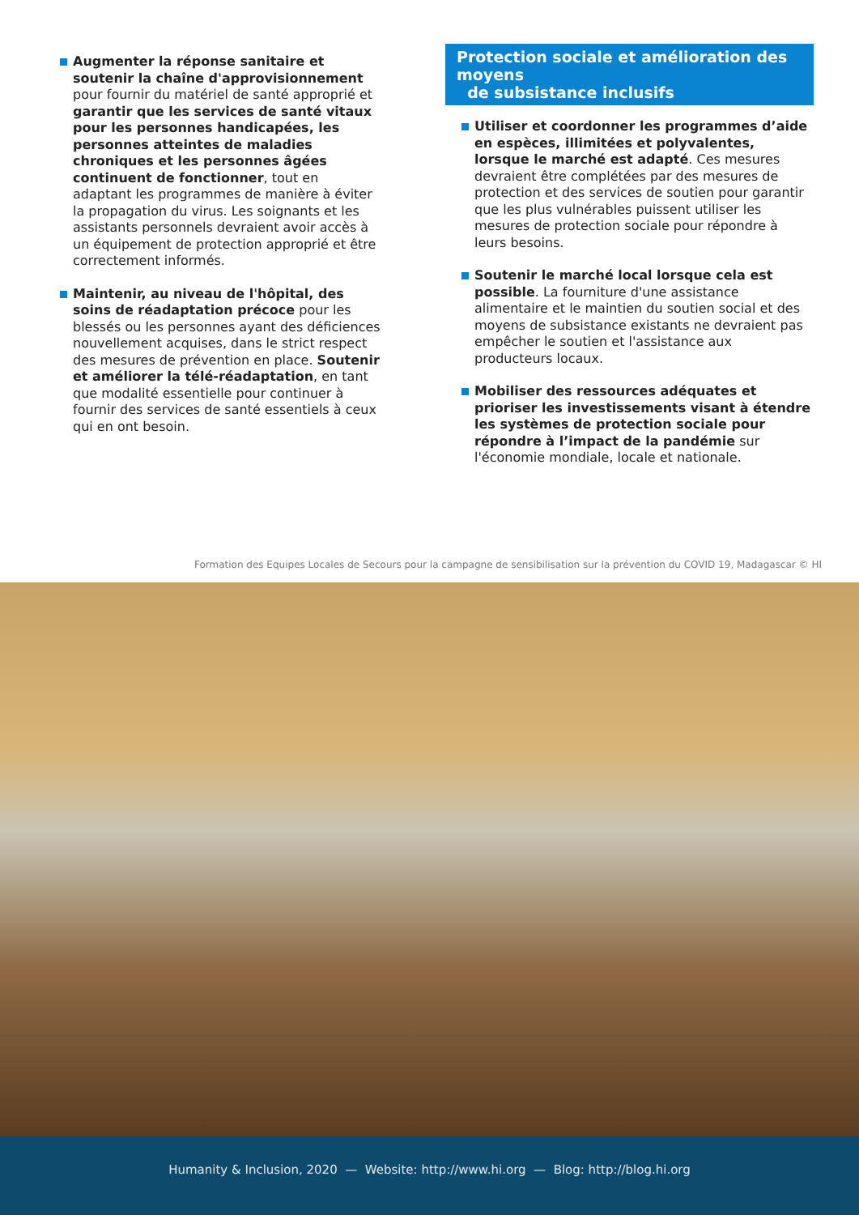Augmenter la réponse sanitaire et soutenir la chaîne d'approvisionnement pour fournir du matériel de santé approprié et garantir que les services de santé vitaux pour les personnes handicapées, les personnes atteintes de maladies chroniques et les personnes âgées continuent de fonctionner, tout en adaptant les programmes de manière à éviter la propagation du virus. Les soignants et les assistants personnels devraient avoir accès à un équipement de protection approprié et être correctement informés.
Maintenir, au niveau de l'hôpital, des soins de réadaptation précoce pour les blessés ou les personnes ayant des déficiences nouvellement acquises, dans le strict respect des mesures de prévention en place. Soutenir et améliorer la télé-réadaptation, en tant que modalité essentielle pour continuer à fournir des services de santé essentiels à ceux qui en ont besoin.
Protection sociale et amélioration des moyens
de subsistance inclusifs
Utiliser et coordonner les programmes d’aide en espèces, illimitées et polyvalentes, lorsque le marché est adapté. Ces mesures devraient être complétées par des mesures de protection et des services de soutien pour garantir que les plus vulnérables puissent utiliser les mesures de protection sociale pour répondre à leurs besoins.
Soutenir le marché local lorsque cela est possible. La fourniture d'une assistance alimentaire et le maintien du soutien social et des moyens de subsistance existants ne devraient pas empêcher le soutien et l'assistance aux producteurs locaux.
Mobiliser des ressources adéquates et prioriser les investissements visant à étendre les systèmes de protection sociale pour répondre à l’impact de la pandémie sur l'économie mondiale, locale et nationale.
Formation des Equipes Locales de Secours pour la campagne de sensibilisation sur la prévention du COVID 19, Madagascar © HI
Humanity & Inclusion, 2020 — Website: http://www.hi.org — Blog: http://blog.hi.org